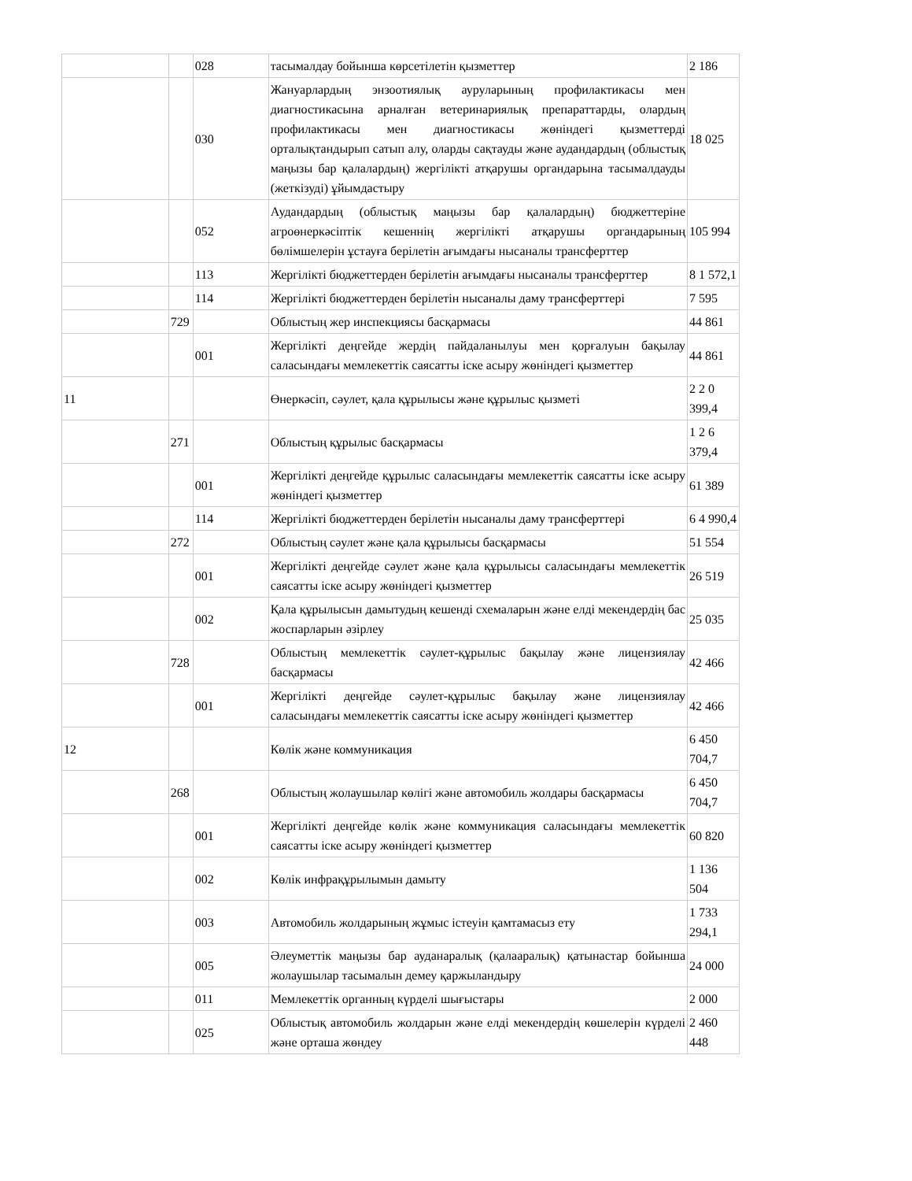| | | 028 | тасымалдау бойынша көрсетілетін қызметтер | 2 186 |
| | | 030 | Жануарлардың энзоотиялық ауруларының профилактикасы мен диагностикасына арналған ветеринариялық препараттарды, олардың профилактикасы мен диагностикасы жөніндегі қызметтерді орталықтандырып сатып алу, оларды сақтауды және аудандардың (облыстық маңызы бар қалалардың) жергілікті атқарушы органдарына тасымалдауды (жеткізуді) ұйымдастыру | 18 025 |
| | | 052 | Аудандардың (облыстық маңызы бар қалалардың) бюджеттеріне агроөнеркәсіптік кешеннің жергілікті атқарушы органдарының бөлімшелерін ұстауға берілетін ағымдағы нысаналы трансферттер | 105 994 |
| | | 113 | Жергілікті бюджеттерден берілетін ағымдағы нысаналы трансферттер | 8 1 572,1 |
| | | 114 | Жергілікті бюджеттерден берілетін нысаналы даму трансферттері | 7 595 |
| | 729 | | Облыстың жер инспекциясы басқармасы | 44 861 |
| | | 001 | Жергілікті деңгейде жердің пайдаланылуы мен қорғалуын бақылау саласындағы мемлекеттік саясатты іске асыру жөніндегі қызметтер | 44 861 |
| 11 | | | Өнеркәсіп, сәулет, қала құрылысы және құрылыс қызметі | 2 2 0 399,4 |
| | 271 | | Облыстың құрылыс басқармасы | 1 2 6 379,4 |
| | | 001 | Жергілікті деңгейде құрылыс саласындағы мемлекеттік саясатты іске асыру жөніндегі қызметтер | 61 389 |
| | | 114 | Жергілікті бюджеттерден берілетін нысаналы даму трансферттері | 6 4 990,4 |
| | 272 | | Облыстың сәулет және қала құрылысы басқармасы | 51 554 |
| | | 001 | Жергілікті деңгейде сәулет және қала құрылысы саласындағы мемлекеттік саясатты іске асыру жөніндегі қызметтер | 26 519 |
| | | 002 | Қала құрылысын дамытудың кешенді схемаларын және елді мекендердің бас жоспарларын әзірлеу | 25 035 |
| | 728 | | Облыстың мемлекеттік сәулет-құрылыс бақылау және лицензиялау басқармасы | 42 466 |
| | | 001 | Жергілікті деңгейде сәулет-құрылыс бақылау және лицензиялау саласындағы мемлекеттік саясатты іске асыру жөніндегі қызметтер | 42 466 |
| 12 | | | Көлік және коммуникация | 6 450 704,7 |
| | 268 | | Облыстың жолаушылар көлігі және автомобиль жолдары басқармасы | 6 450 704,7 |
| | | 001 | Жергілікті деңгейде көлік және коммуникация саласындағы мемлекеттік саясатты іске асыру жөніндегі қызметтер | 60 820 |
| | | 002 | Көлік инфрақұрылымын дамыту | 1 136 504 |
| | | 003 | Автомобиль жолдарының жұмыс істеуін қамтамасыз ету | 1 733 294,1 |
| | | 005 | Әлеуметтік маңызы бар ауданаралық (қалааралық) қатынастар бойынша жолаушылар тасымалын демеу қаржыландыру | 24 000 |
| | | 011 | Мемлекеттік органның күрделі шығыстары | 2 000 |
| | | 025 | Облыстық автомобиль жолдарын және елді мекендердің көшелерін күрделі және орташа жөндеу | 2 460 448 |